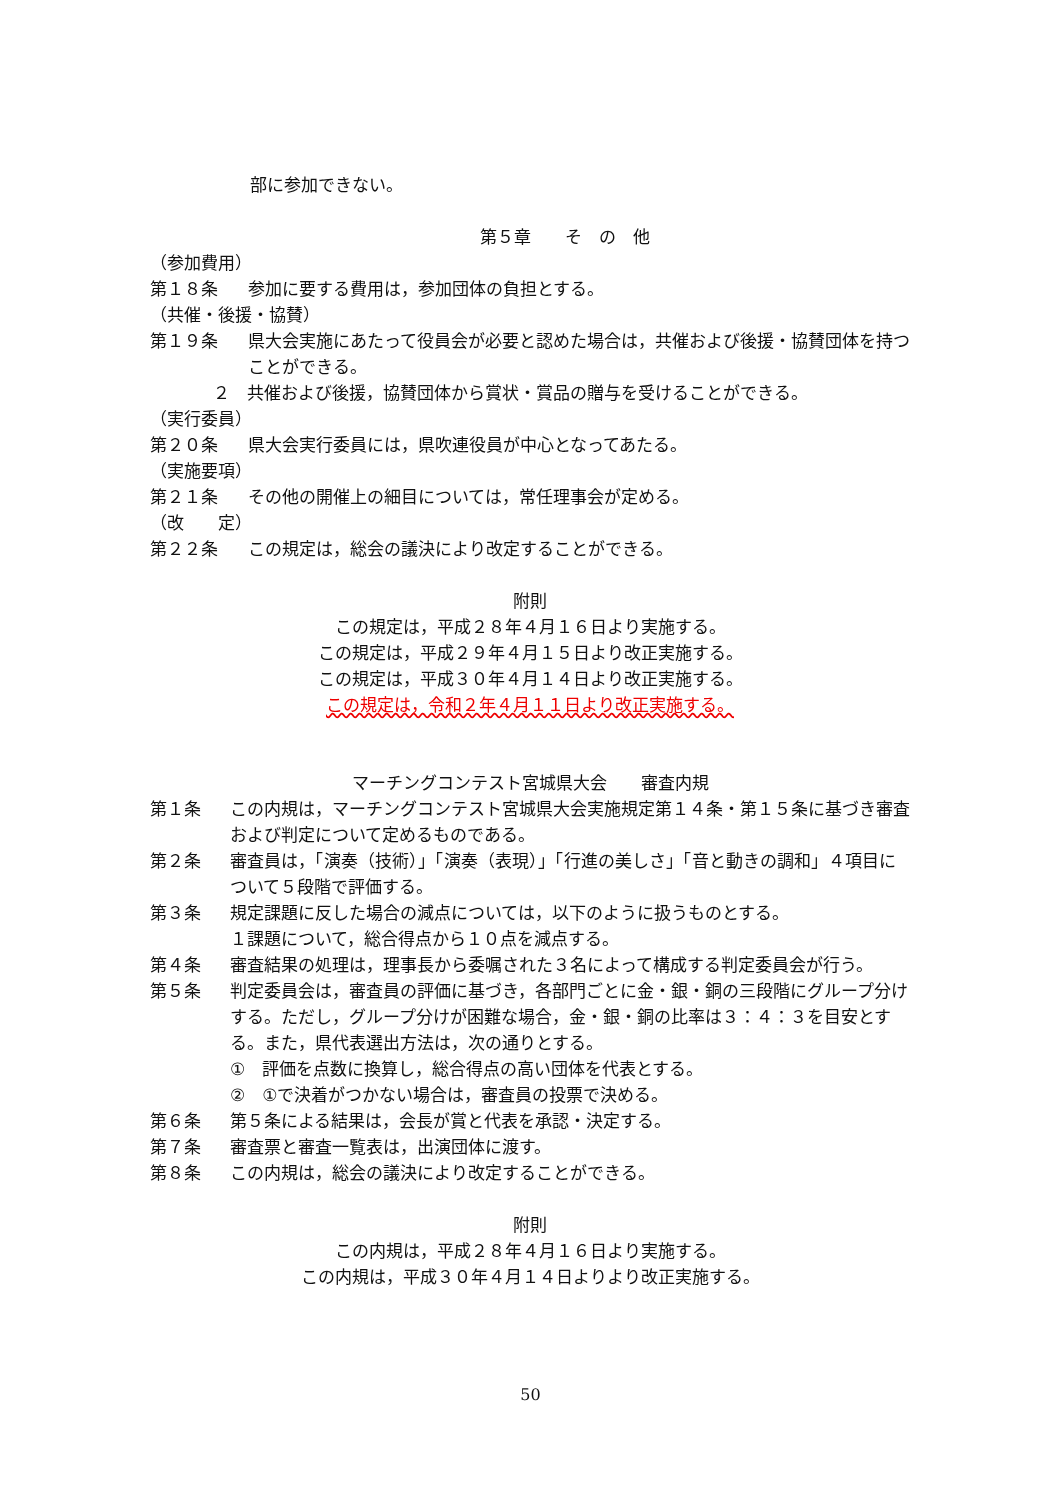部に参加できない。
第５章　　そ　の　他
（参加費用）
第１８条 参加に要する費用は，参加団体の負担とする。
（共催・後援・協賛）
第１９条 県大会実施にあたって役員会が必要と認めた場合は，共催および後援・協賛団体を持つことができる。
２　共催および後援，協賛団体から賞状・賞品の贈与を受けることができる。
（実行委員）
第２０条 県大会実行委員には，県吹連役員が中心となってあたる。
（実施要項）
第２１条 その他の開催上の細目については，常任理事会が定める。
（改　　定）
第２２条 この規定は，総会の議決により改定することができる。
附則
この規定は，平成２８年４月１６日より実施する。
この規定は，平成２９年４月１５日より改正実施する。
この規定は，平成３０年４月１４日より改正実施する。
この規定は，令和２年４月１１日より改正実施する。
マーチングコンテスト宮城県大会　　審査内規
第１条 この内規は，マーチングコンテスト宮城県大会実施規定第１４条・第１５条に基づき審査および判定について定めるものである。
第２条 審査員は，「演奏（技術）」「演奏（表現）」「行進の美しさ」「音と動きの調和」４項目について５段階で評価する。
第３条 規定課題に反した場合の減点については，以下のように扱うものとする。
１課題について，総合得点から１０点を減点する。
第４条 審査結果の処理は，理事長から委嘱された３名によって構成する判定委員会が行う。
第５条 判定委員会は，審査員の評価に基づき，各部門ごとに金・銀・銅の三段階にグループ分けする。ただし，グループ分けが困難な場合，金・銀・銅の比率は３：４：３を目安とする。また，県代表選出方法は，次の通りとする。
①　評価を点数に換算し，総合得点の高い団体を代表とする。
②　①で決着がつかない場合は，審査員の投票で決める。
第６条 第５条による結果は，会長が賞と代表を承認・決定する。
第７条 審査票と審査一覧表は，出演団体に渡す。
第８条 この内規は，総会の議決により改定することができる。
附則
この内規は，平成２８年４月１６日より実施する。
この内規は，平成３０年４月１４日よりより改正実施する。
50